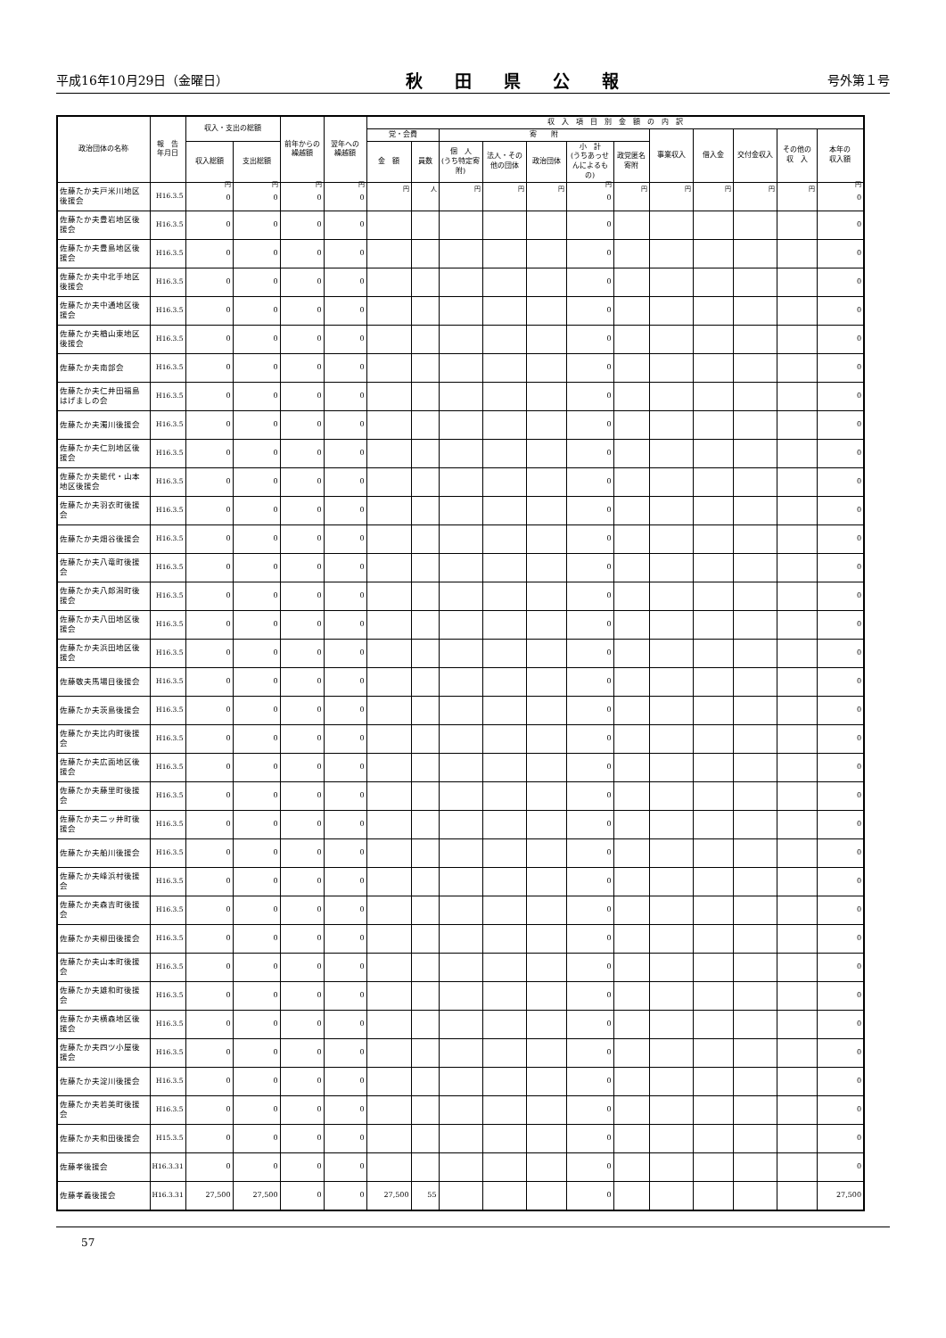平成16年10月29日（金曜日） 秋田県公報 号外第１号
| 政治団体の名称 | 報 告 年月日 | 収入・支出の総額 | | 前年からの 繰越額 | 翌年への 繰越額 | 収 入 項 目 別 金 額 の 内 訳 | | | | | | | | | | | |
| --- | --- | --- | --- | --- | --- | --- | --- | --- | --- | --- | --- | --- | --- | --- | --- | --- | --- |
| | | | | | | 党・会費 | | 寄 附 | | | | | 事業収入 | 借入金 | 交付金収入 | その他の 収 入 | 本年の 収入額 |
| | | 収入総額 | 支出総額 | | | 金 額 | 員数 | 個 人 (うち特定寄附) | 法人・その他の団体 | 政治団体 | 小 計 (うちあっせんによるもの) | 政党匿名寄附 | | | | | |
| 佐藤たか夫戸米川地区後援会 | H16.3.5 | 円 0 | 円 0 | 円 0 | 円 0 | 円 | 人 | 円 | 円 | 円 | 円 0 | 円 | 円 | 円 | 円 | 円 | 円 0 |
| 佐藤たか夫豊岩地区後援会 | H16.3.5 | 0 | 0 | 0 | 0 | | | | | | 0 | | | | | | 0 |
| 佐藤たか夫豊島地区後援会 | H16.3.5 | 0 | 0 | 0 | 0 | | | | | | 0 | | | | | | 0 |
| 佐藤たか夫中北手地区後援会 | H16.3.5 | 0 | 0 | 0 | 0 | | | | | | 0 | | | | | | 0 |
| 佐藤たか夫中通地区後援会 | H16.3.5 | 0 | 0 | 0 | 0 | | | | | | 0 | | | | | | 0 |
| 佐藤たか夫楢山東地区後援会 | H16.3.5 | 0 | 0 | 0 | 0 | | | | | | 0 | | | | | | 0 |
| 佐藤たか夫南部会 | H16.3.5 | 0 | 0 | 0 | 0 | | | | | | 0 | | | | | | 0 |
| 佐藤たか夫仁井田福島はげましの会 | H16.3.5 | 0 | 0 | 0 | 0 | | | | | | 0 | | | | | | 0 |
| 佐藤たか夫濁川後援会 | H16.3.5 | 0 | 0 | 0 | 0 | | | | | | 0 | | | | | | 0 |
| 佐藤たか夫仁別地区後援会 | H16.3.5 | 0 | 0 | 0 | 0 | | | | | | 0 | | | | | | 0 |
| 佐藤たか夫能代・山本地区後援会 | H16.3.5 | 0 | 0 | 0 | 0 | | | | | | 0 | | | | | | 0 |
| 佐藤たか夫羽衣町後援会 | H16.3.5 | 0 | 0 | 0 | 0 | | | | | | 0 | | | | | | 0 |
| 佐藤たか夫畑谷後援会 | H16.3.5 | 0 | 0 | 0 | 0 | | | | | | 0 | | | | | | 0 |
| 佐藤たか夫八竜町後援会 | H16.3.5 | 0 | 0 | 0 | 0 | | | | | | 0 | | | | | | 0 |
| 佐藤たか夫八郎潟町後援会 | H16.3.5 | 0 | 0 | 0 | 0 | | | | | | 0 | | | | | | 0 |
| 佐藤たか夫八田地区後援会 | H16.3.5 | 0 | 0 | 0 | 0 | | | | | | 0 | | | | | | 0 |
| 佐藤たか夫浜田地区後援会 | H16.3.5 | 0 | 0 | 0 | 0 | | | | | | 0 | | | | | | 0 |
| 佐藤敬夫馬場目後援会 | H16.3.5 | 0 | 0 | 0 | 0 | | | | | | 0 | | | | | | 0 |
| 佐藤たか夫茨島後援会 | H16.3.5 | 0 | 0 | 0 | 0 | | | | | | 0 | | | | | | 0 |
| 佐藤たか夫比内町後援会 | H16.3.5 | 0 | 0 | 0 | 0 | | | | | | 0 | | | | | | 0 |
| 佐藤たか夫広面地区後援会 | H16.3.5 | 0 | 0 | 0 | 0 | | | | | | 0 | | | | | | 0 |
| 佐藤たか夫藤里町後援会 | H16.3.5 | 0 | 0 | 0 | 0 | | | | | | 0 | | | | | | 0 |
| 佐藤たか夫二ッ井町後援会 | H16.3.5 | 0 | 0 | 0 | 0 | | | | | | 0 | | | | | | 0 |
| 佐藤たか夫船川後援会 | H16.3.5 | 0 | 0 | 0 | 0 | | | | | | 0 | | | | | | 0 |
| 佐藤たか夫峰浜村後援会 | H16.3.5 | 0 | 0 | 0 | 0 | | | | | | 0 | | | | | | 0 |
| 佐藤たか夫森吉町後援会 | H16.3.5 | 0 | 0 | 0 | 0 | | | | | | 0 | | | | | | 0 |
| 佐藤たか夫柳田後援会 | H16.3.5 | 0 | 0 | 0 | 0 | | | | | | 0 | | | | | | 0 |
| 佐藤たか夫山本町後援会 | H16.3.5 | 0 | 0 | 0 | 0 | | | | | | 0 | | | | | | 0 |
| 佐藤たか夫雄和町後援会 | H16.3.5 | 0 | 0 | 0 | 0 | | | | | | 0 | | | | | | 0 |
| 佐藤たか夫横森地区後援会 | H16.3.5 | 0 | 0 | 0 | 0 | | | | | | 0 | | | | | | 0 |
| 佐藤たか夫四ツ小屋後援会 | H16.3.5 | 0 | 0 | 0 | 0 | | | | | | 0 | | | | | | 0 |
| 佐藤たか夫淀川後援会 | H16.3.5 | 0 | 0 | 0 | 0 | | | | | | 0 | | | | | | 0 |
| 佐藤たか夫若美町後援会 | H16.3.5 | 0 | 0 | 0 | 0 | | | | | | 0 | | | | | | 0 |
| 佐藤たか夫和田後援会 | H15.3.5 | 0 | 0 | 0 | 0 | | | | | | 0 | | | | | | 0 |
| 佐藤孝後援会 | H16.3.31 | 0 | 0 | 0 | 0 | | | | | | 0 | | | | | | 0 |
| 佐藤孝義後援会 | H16.3.31 | 27,500 | 27,500 | 0 | 0 | 27,500 | 55 | | | | 0 | | | | | | 27,500 |
57